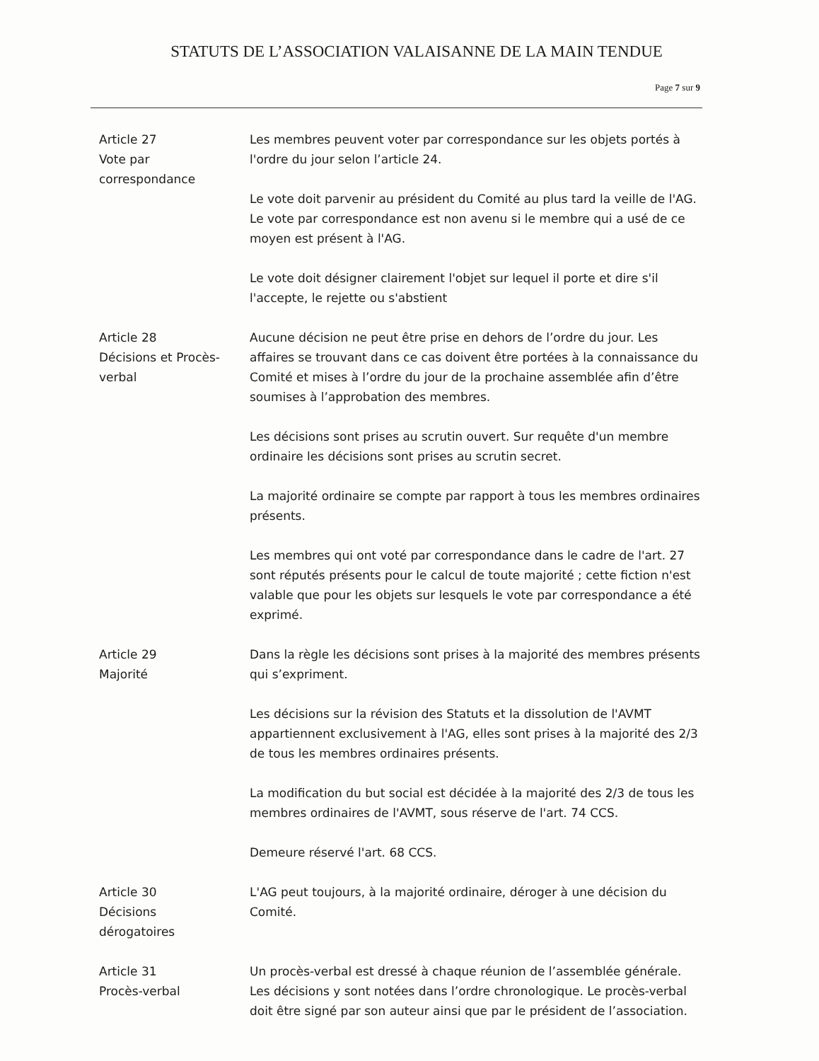STATUTS DE L’ASSOCIATION VALAISANNE DE LA MAIN TENDUE
Page 7 sur 9
Article 27
Vote par
correspondance
Les membres peuvent voter par correspondance sur les objets portés à l'ordre du jour selon l’article 24.
Le vote doit parvenir au président du Comité au plus tard la veille de l'AG. Le vote par correspondance est non avenu si le membre qui a usé de ce moyen est présent à l'AG.
Le vote doit désigner clairement l'objet sur lequel il porte et dire s'il l'accepte, le rejette ou s'abstient
Article 28
Décisions et Procès-verbal
Aucune décision ne peut être prise en dehors de l’ordre du jour. Les affaires se trouvant dans ce cas doivent être portées à la connaissance du Comité et mises à l’ordre du jour de la prochaine assemblée afin d’être soumises à l’approbation des membres.
Les décisions sont prises au scrutin ouvert. Sur requête d'un membre ordinaire les décisions sont prises au scrutin secret.
La majorité ordinaire se compte par rapport à tous les membres ordinaires présents.
Les membres qui ont voté par correspondance dans le cadre de l'art. 27 sont réputés présents pour le calcul de toute majorité ; cette fiction n'est valable que pour les objets sur lesquels le vote par correspondance a été exprimé.
Article 29
Majorité
Dans la règle les décisions sont prises à la majorité des membres présents qui s’expriment.
Les décisions sur la révision des Statuts et la dissolution de l'AVMT appartiennent exclusivement à l'AG, elles sont prises à la majorité des 2/3 de tous les membres ordinaires présents.
La modification du but social est décidée à la majorité des 2/3 de tous les membres ordinaires de l'AVMT, sous réserve de l'art. 74 CCS.
Demeure réservé l'art. 68 CCS.
Article 30
Décisions
dérogatoires
L'AG peut toujours, à la majorité ordinaire, déroger à une décision du Comité.
Article 31
Procès-verbal
Un procès-verbal est dressé à chaque réunion de l’assemblée générale. Les décisions y sont notées dans l’ordre chronologique. Le procès-verbal doit être signé par son auteur ainsi que par le président de l’association.